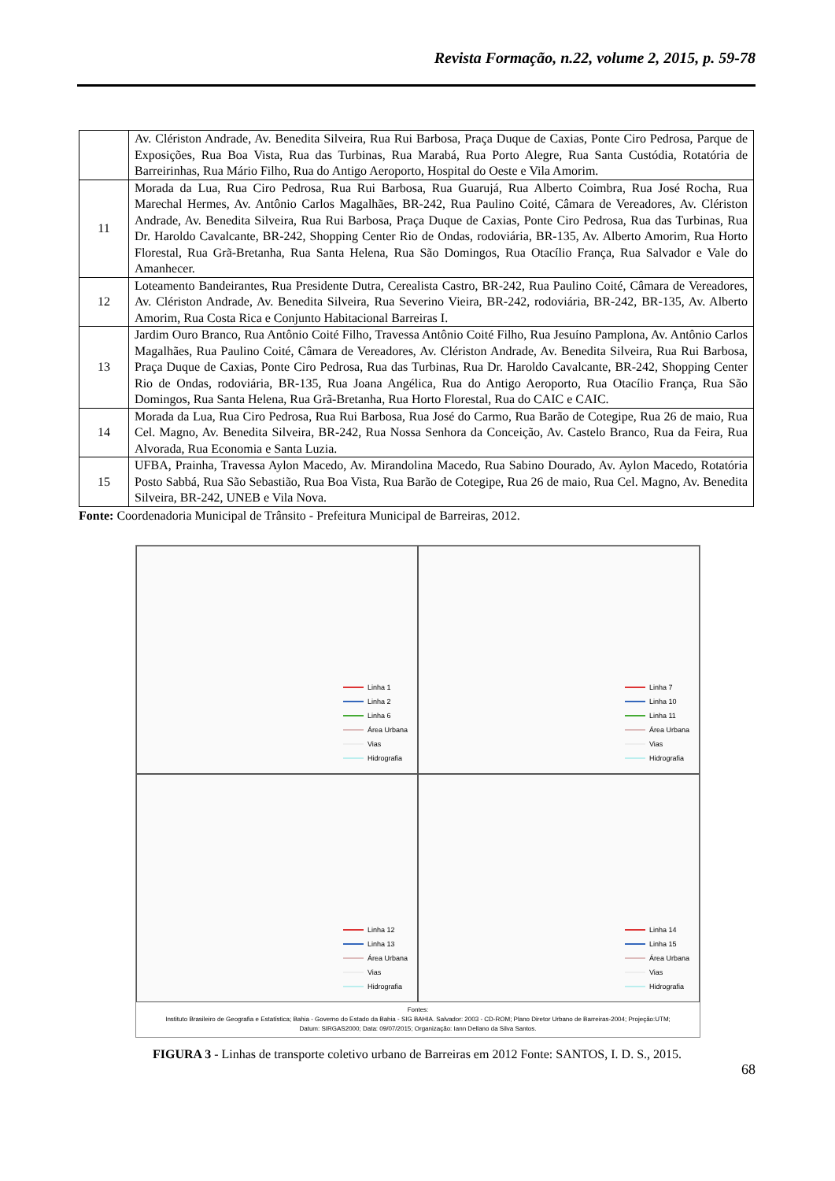Revista Formação, n.22, volume 2, 2015, p. 59-78
| | Av. Clériston Andrade, Av. Benedita Silveira, Rua Rui Barbosa, Praça Duque de Caxias, Ponte Ciro Pedrosa, Parque de Exposições, Rua Boa Vista, Rua das Turbinas, Rua Marabá, Rua Porto Alegre, Rua Santa Custódia, Rotatória de Barreirinhas, Rua Mário Filho, Rua do Antigo Aeroporto, Hospital do Oeste e Vila Amorim. |
| 11 | Morada da Lua, Rua Ciro Pedrosa, Rua Rui Barbosa, Rua Guarujá, Rua Alberto Coimbra, Rua José Rocha, Rua Marechal Hermes, Av. Antônio Carlos Magalhães, BR-242, Rua Paulino Coité, Câmara de Vereadores, Av. Clériston Andrade, Av. Benedita Silveira, Rua Rui Barbosa, Praça Duque de Caxias, Ponte Ciro Pedrosa, Rua das Turbinas, Rua Dr. Haroldo Cavalcante, BR-242, Shopping Center Rio de Ondas, rodoviária, BR-135, Av. Alberto Amorim, Rua Horto Florestal, Rua Grã-Bretanha, Rua Santa Helena, Rua São Domingos, Rua Otacílio França, Rua Salvador e Vale do Amanhecer. |
| 12 | Loteamento Bandeirantes, Rua Presidente Dutra, Cerealista Castro, BR-242, Rua Paulino Coité, Câmara de Vereadores, Av. Clériston Andrade, Av. Benedita Silveira, Rua Severino Vieira, BR-242, rodoviária, BR-242, BR-135, Av. Alberto Amorim, Rua Costa Rica e Conjunto Habitacional Barreiras I. |
| 13 | Jardim Ouro Branco, Rua Antônio Coité Filho, Travessa Antônio Coité Filho, Rua Jesuíno Pamplona, Av. Antônio Carlos Magalhães, Rua Paulino Coité, Câmara de Vereadores, Av. Clériston Andrade, Av. Benedita Silveira, Rua Rui Barbosa, Praça Duque de Caxias, Ponte Ciro Pedrosa, Rua das Turbinas, Rua Dr. Haroldo Cavalcante, BR-242, Shopping Center Rio de Ondas, rodoviária, BR-135, Rua Joana Angélica, Rua do Antigo Aeroporto, Rua Otacílio França, Rua São Domingos, Rua Santa Helena, Rua Grã-Bretanha, Rua Horto Florestal, Rua do CAIC e CAIC. |
| 14 | Morada da Lua, Rua Ciro Pedrosa, Rua Rui Barbosa, Rua José do Carmo, Rua Barão de Cotegipe, Rua 26 de maio, Rua Cel. Magno, Av. Benedita Silveira, BR-242, Rua Nossa Senhora da Conceição, Av. Castelo Branco, Rua da Feira, Rua Alvorada, Rua Economia e Santa Luzia. |
| 15 | UFBA, Prainha, Travessa Aylon Macedo, Av. Mirandolina Macedo, Rua Sabino Dourado, Av. Aylon Macedo, Rotatória Posto Sabbá, Rua São Sebastião, Rua Boa Vista, Rua Barão de Cotegipe, Rua 26 de maio, Rua Cel. Magno, Av. Benedita Silveira, BR-242, UNEB e Vila Nova. |
Fonte: Coordenadoria Municipal de Trânsito - Prefeitura Municipal de Barreiras, 2012.
Linha 1
Linha 2
Linha 6
Área Urbana
Vias
Hidrografia
Linha 7
Linha 10
Linha 11
Área Urbana
Vias
Hidrografia
Linha 12
Linha 13
Área Urbana
Vias
Hidrografia
Linha 14
Linha 15
Área Urbana
Vias
Hidrografia
Fontes:
Instituto Brasileiro de Geografia e Estatística; Bahia - Governo do Estado da Bahia - SIG BAHIA. Salvador: 2003 - CD-ROM; Plano Diretor Urbano de Barreiras-2004; Projeção:UTM;
Datum: SIRGAS2000; Data: 09/07/2015; Organização: Iann Dellano da Silva Santos.
FIGURA 3 - Linhas de transporte coletivo urbano de Barreiras em 2012 Fonte: SANTOS, I. D. S., 2015.
68